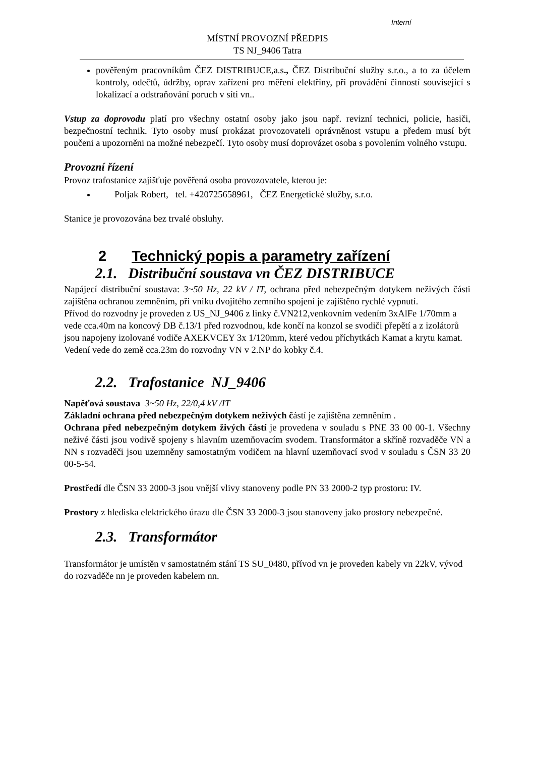Interní
MÍSTNÍ PROVOZNÍ PŘEDPIS
TS NJ_9406 Tatra
pověřeným pracovníkům ČEZ DISTRIBUCE,a.s., ČEZ Distribuční služby s.r.o., a to za účelem kontroly, odečtů, údržby, oprav zařízení pro měření elektřiny, při provádění činností související s lokalizací a odstraňování poruch v síti vn..
Vstup za doprovodu platí pro všechny ostatní osoby jako jsou např. revizní technici, policie, hasiči, bezpečnostní technik. Tyto osoby musí prokázat provozovateli oprávněnost vstupu a předem musí být poučeni a upozorněni na možné nebezpečí. Tyto osoby musí doprovázet osoba s povolením volného vstupu.
Provozní řízení
Provoz trafostanice zajišťuje pověřená osoba provozovatele, kterou je:
Poljak Robert, tel. +420725658961, ČEZ Energetické služby, s.r.o.
Stanice je provozována bez trvalé obsluhy.
2 Technický popis a parametry zařízení
2.1. Distribuční soustava vn ČEZ DISTRIBUCE
Napájecí distribuční soustava: 3~50 Hz, 22 kV / IT, ochrana před nebezpečným dotykem neživých části zajištěna ochranou zemněním, při vniku dvojitého zemního spojení je zajištěno rychlé vypnutí.
Přívod do rozvodny je proveden z US_NJ_9406 z linky č.VN212,venkovním vedením 3xAlFe 1/70mm a vede cca.40m na koncový DB č.13/1 před rozvodnou, kde končí na konzol se svodiči přepětí a z izolátorů jsou napojeny izolované vodiče AXEKVCEY 3x 1/120mm, které vedou příchytkách Kamat a krytu kamat. Vedení vede do země cca.23m do rozvodny VN v 2.NP do kobky č.4.
2.2. Trafostanice NJ_9406
Napěťová soustava 3~50 Hz, 22/0,4 kV /IT
Základní ochrana před nebezpečným dotykem neživých částí je zajištěna zemněním .
Ochrana před nebezpečným dotykem živých částí je provedena v souladu s PNE 33 00 00-1. Všechny neživé části jsou vodivě spojeny s hlavním uzemňovacím svodem. Transformátor a skříně rozvaděče VN a NN s rozvaděči jsou uzemněny samostatným vodičem na hlavní uzemňovací svod v souladu s ČSN 33 20 00-5-54.
Prostředí dle ČSN 33 2000-3 jsou vnější vlivy stanoveny podle PN 33 2000-2 typ prostoru: IV.
Prostory z hlediska elektrického úrazu dle ČSN 33 2000-3 jsou stanoveny jako prostory nebezpečné.
2.3. Transformátor
Transformátor je umístěn v samostatném stání TS SU_0480, přívod vn je proveden kabely vn 22kV, vývod do rozvaděče nn je proveden kabelem nn.